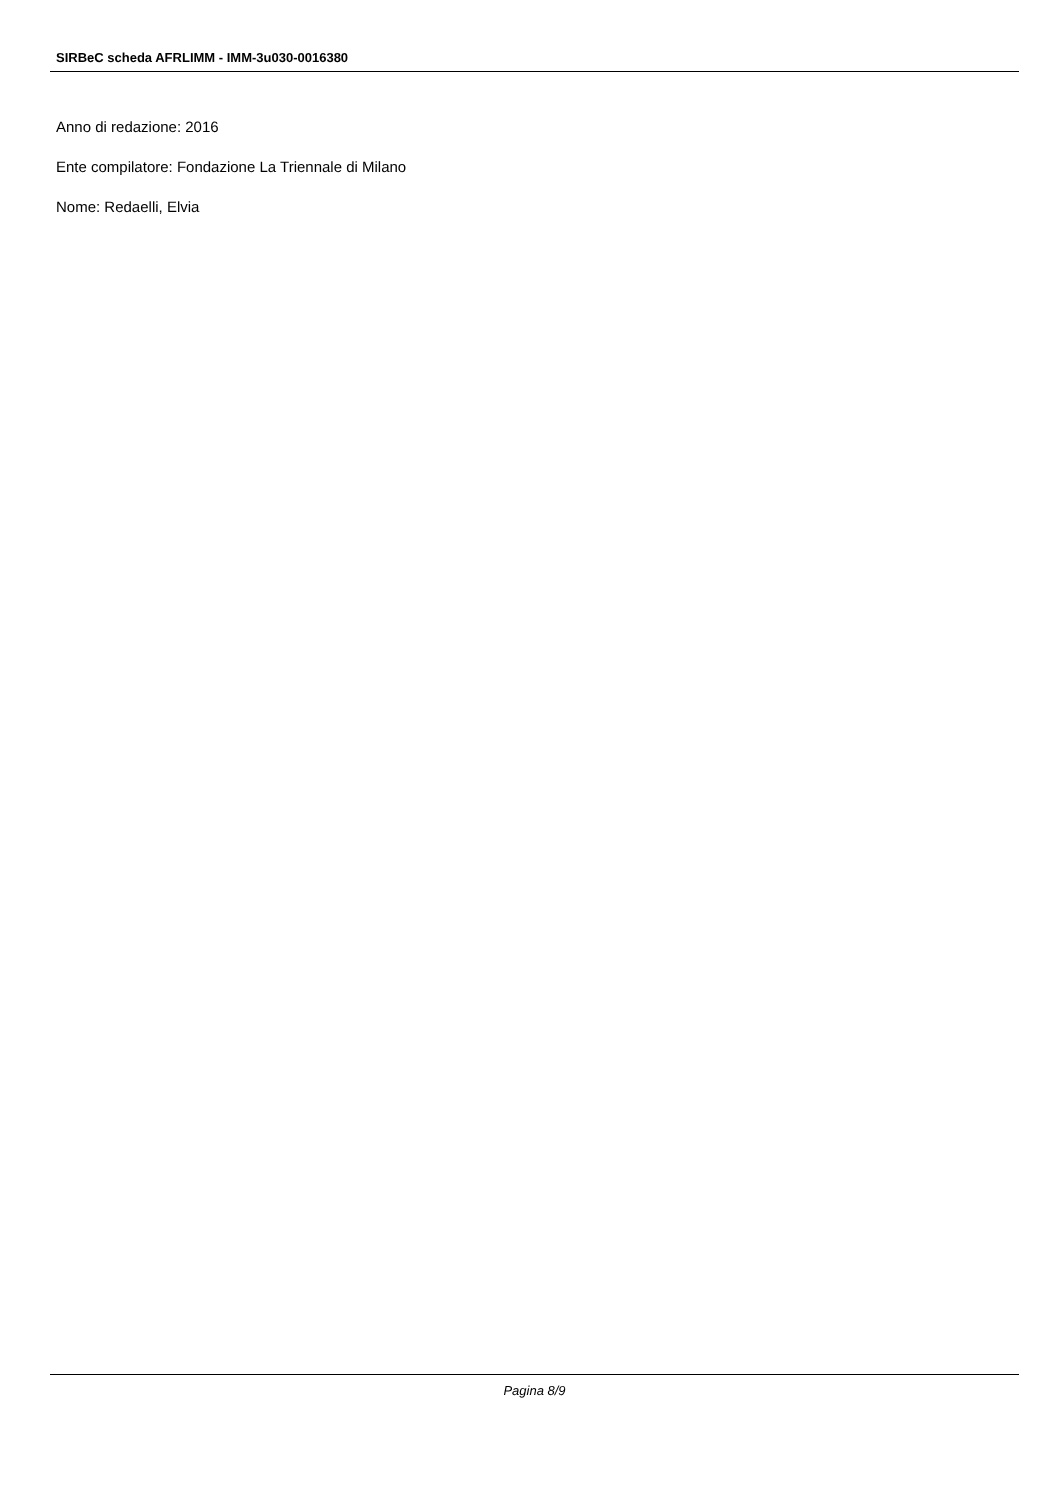SIRBeC scheda AFRLIMM - IMM-3u030-0016380
Anno di redazione: 2016
Ente compilatore: Fondazione La Triennale di Milano
Nome: Redaelli, Elvia
Pagina 8/9